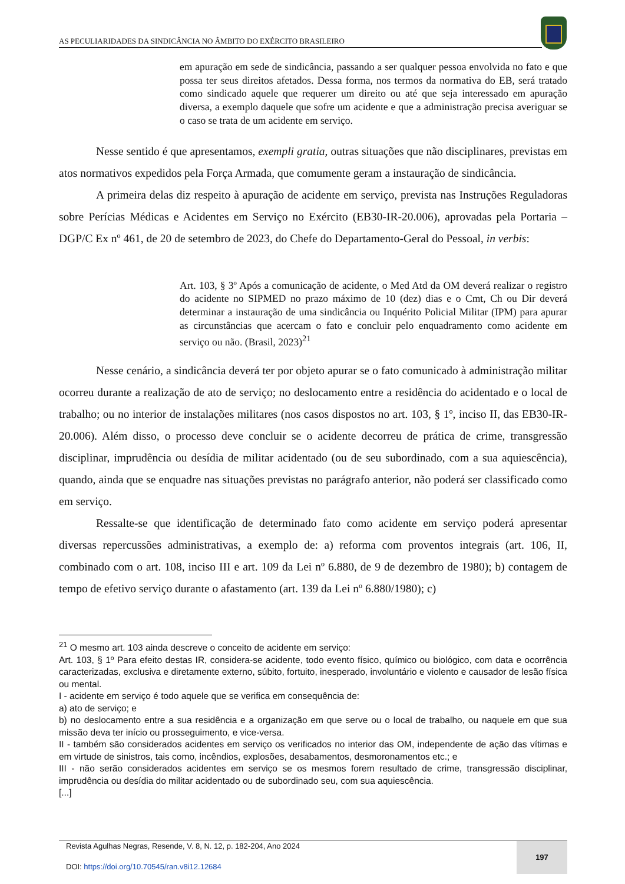AS PECULIARIDADES DA SINDICÂNCIA NO ÂMBITO DO EXÉRCITO BRASILEIRO
em apuração em sede de sindicância, passando a ser qualquer pessoa envolvida no fato e que possa ter seus direitos afetados. Dessa forma, nos termos da normativa do EB, será tratado como sindicado aquele que requerer um direito ou até que seja interessado em apuração diversa, a exemplo daquele que sofre um acidente e que a administração precisa averiguar se o caso se trata de um acidente em serviço.
Nesse sentido é que apresentamos, exempli gratia, outras situações que não disciplinares, previstas em atos normativos expedidos pela Força Armada, que comumente geram a instauração de sindicância.
A primeira delas diz respeito à apuração de acidente em serviço, prevista nas Instruções Reguladoras sobre Perícias Médicas e Acidentes em Serviço no Exército (EB30-IR-20.006), aprovadas pela Portaria – DGP/C Ex nº 461, de 20 de setembro de 2023, do Chefe do Departamento-Geral do Pessoal, in verbis:
Art. 103, § 3º Após a comunicação de acidente, o Med Atd da OM deverá realizar o registro do acidente no SIPMED no prazo máximo de 10 (dez) dias e o Cmt, Ch ou Dir deverá determinar a instauração de uma sindicância ou Inquérito Policial Militar (IPM) para apurar as circunstâncias que acercam o fato e concluir pelo enquadramento como acidente em serviço ou não. (Brasil, 2023)<sup>21</sup>
Nesse cenário, a sindicância deverá ter por objeto apurar se o fato comunicado à administração militar ocorreu durante a realização de ato de serviço; no deslocamento entre a residência do acidentado e o local de trabalho; ou no interior de instalações militares (nos casos dispostos no art. 103, § 1º, inciso II, das EB30-IR-20.006). Além disso, o processo deve concluir se o acidente decorreu de prática de crime, transgressão disciplinar, imprudência ou desídia de militar acidentado (ou de seu subordinado, com a sua aquiescência), quando, ainda que se enquadre nas situações previstas no parágrafo anterior, não poderá ser classificado como em serviço.
Ressalte-se que identificação de determinado fato como acidente em serviço poderá apresentar diversas repercussões administrativas, a exemplo de: a) reforma com proventos integrais (art. 106, II, combinado com o art. 108, inciso III e art. 109 da Lei nº 6.880, de 9 de dezembro de 1980); b) contagem de tempo de efetivo serviço durante o afastamento (art. 139 da Lei nº 6.880/1980); c)
<sup>21</sup> O mesmo art. 103 ainda descreve o conceito de acidente em serviço:
Art. 103, § 1º Para efeito destas IR, considera-se acidente, todo evento físico, químico ou biológico, com data e ocorrência caracterizadas, exclusiva e diretamente externo, súbito, fortuito, inesperado, involuntário e violento e causador de lesão física ou mental.
I - acidente em serviço é todo aquele que se verifica em consequência de:
a) ato de serviço; e
b) no deslocamento entre a sua residência e a organização em que serve ou o local de trabalho, ou naquele em que sua missão deva ter início ou prosseguimento, e vice-versa.
II - também são considerados acidentes em serviço os verificados no interior das OM, independente de ação das vítimas e em virtude de sinistros, tais como, incêndios, explosões, desabamentos, desmoronamentos etc.; e
III - não serão considerados acidentes em serviço se os mesmos forem resultado de crime, transgressão disciplinar, imprudência ou desídia do militar acidentado ou de subordinado seu, com sua aquiescência.
[...]
Revista Agulhas Negras, Resende, V. 8, N. 12, p. 182-204, Ano 2024
DOI: https://doi.org/10.70545/ran.v8i12.12684
197